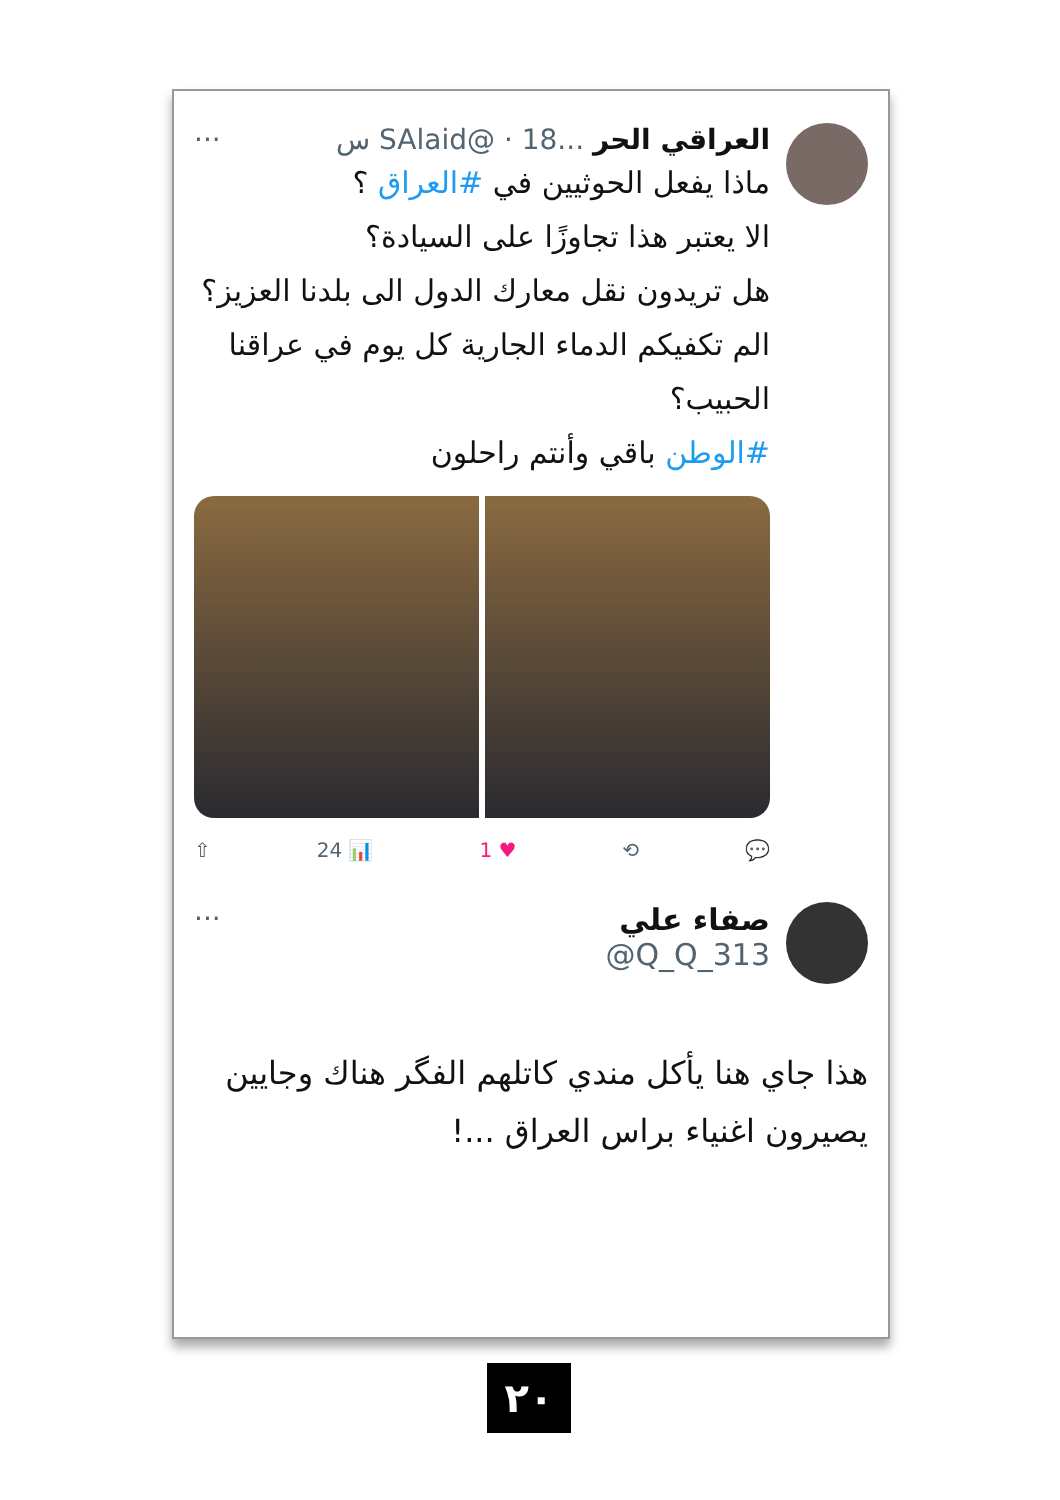العراقي الحر ...SAlaid@ · 18 س ···
ماذا يفعل الحوثيين في #العراق ؟
الا يعتبر هذا تجاوزًا على السيادة؟
هل تريدون نقل معارك الدول الى بلدنا العزيز؟
الم تكفيكم الدماء الجارية كل يوم في عراقنا الحبيب؟
#الوطن باقي وأنتم راحلون
💬 ⟲ ♥ 1 📊 24 ⇧
صفاء علي ···
Q_Q_313@
هذا جاي هنا يأكل مندي كاتلهم الفگر هناك وجايين يصيرون اغنياء براس العراق ...!
٢٠